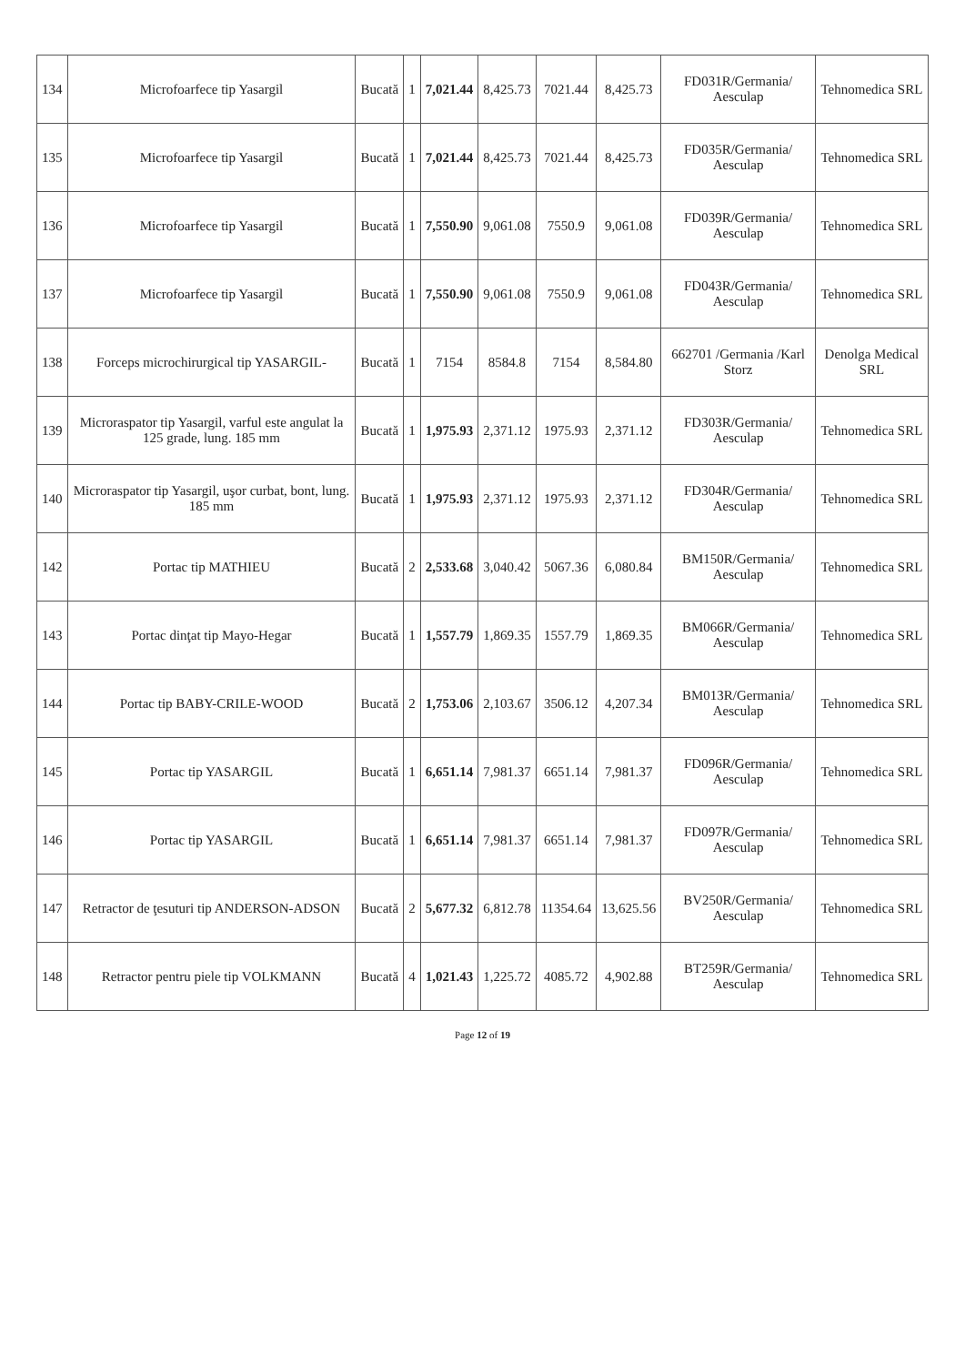| 134 | Microfoarfece tip Yasargil | Bucată | 1 | 7,021.44 | 8,425.73 | 7021.44 | 8,425.73 | FD031R/Germania/ Aesculap | Tehnomedica SRL |
| 135 | Microfoarfece tip Yasargil | Bucată | 1 | 7,021.44 | 8,425.73 | 7021.44 | 8,425.73 | FD035R/Germania/ Aesculap | Tehnomedica SRL |
| 136 | Microfoarfece tip Yasargil | Bucată | 1 | 7,550.90 | 9,061.08 | 7550.9 | 9,061.08 | FD039R/Germania/ Aesculap | Tehnomedica SRL |
| 137 | Microfoarfece tip Yasargil | Bucată | 1 | 7,550.90 | 9,061.08 | 7550.9 | 9,061.08 | FD043R/Germania/ Aesculap | Tehnomedica SRL |
| 138 | Forceps microchirurgical tip YASARGIL- | Bucată | 1 | 7154 | 8584.8 | 7154 | 8,584.80 | 662701 /Germania /Karl Storz | Denolga Medical SRL |
| 139 | Microraspator tip Yasargil, varful este angulat la 125 grade, lung. 185 mm | Bucată | 1 | 1,975.93 | 2,371.12 | 1975.93 | 2,371.12 | FD303R/Germania/ Aesculap | Tehnomedica SRL |
| 140 | Microraspator tip Yasargil, uşor curbat, bont, lung. 185 mm | Bucată | 1 | 1,975.93 | 2,371.12 | 1975.93 | 2,371.12 | FD304R/Germania/ Aesculap | Tehnomedica SRL |
| 142 | Portac tip MATHIEU | Bucată | 2 | 2,533.68 | 3,040.42 | 5067.36 | 6,080.84 | BM150R/Germania/ Aesculap | Tehnomedica SRL |
| 143 | Portac dinţat tip Mayo-Hegar | Bucată | 1 | 1,557.79 | 1,869.35 | 1557.79 | 1,869.35 | BM066R/Germania/ Aesculap | Tehnomedica SRL |
| 144 | Portac tip BABY-CRILE-WOOD | Bucată | 2 | 1,753.06 | 2,103.67 | 3506.12 | 4,207.34 | BM013R/Germania/ Aesculap | Tehnomedica SRL |
| 145 | Portac tip YASARGIL | Bucată | 1 | 6,651.14 | 7,981.37 | 6651.14 | 7,981.37 | FD096R/Germania/ Aesculap | Tehnomedica SRL |
| 146 | Portac tip YASARGIL | Bucată | 1 | 6,651.14 | 7,981.37 | 6651.14 | 7,981.37 | FD097R/Germania/ Aesculap | Tehnomedica SRL |
| 147 | Retractor de ţesuturi tip ANDERSON-ADSON | Bucată | 2 | 5,677.32 | 6,812.78 | 11354.64 | 13,625.56 | BV250R/Germania/ Aesculap | Tehnomedica SRL |
| 148 | Retractor pentru piele tip VOLKMANN | Bucată | 4 | 1,021.43 | 1,225.72 | 4085.72 | 4,902.88 | BT259R/Germania/ Aesculap | Tehnomedica SRL |
Page 12 of 19